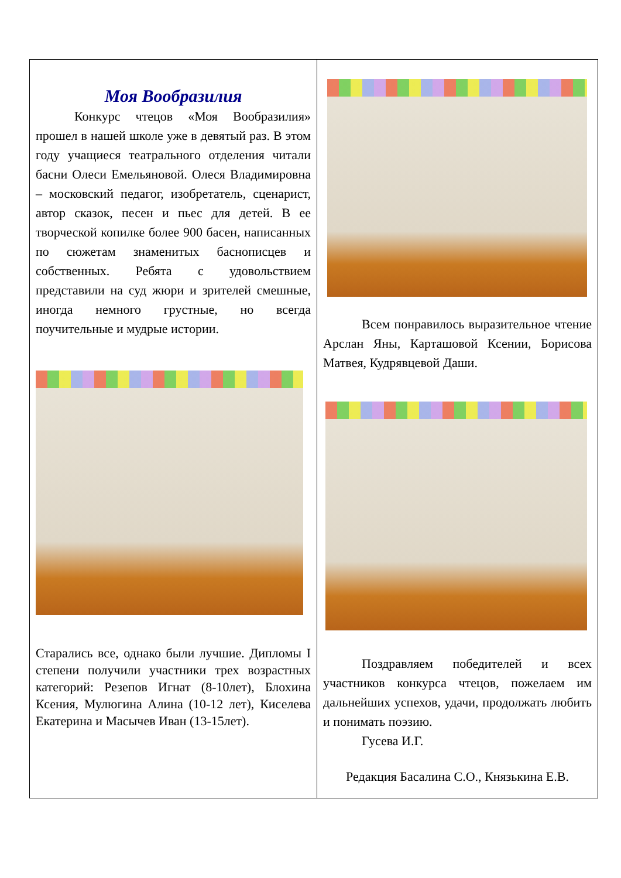Моя Вообразилия
   Конкурс чтецов «Моя Вообразилия» прошел в нашей школе уже в девятый раз. В этом году учащиеся театрального отделения читали басни Олеси Емельяновой. Олеся Владимировна – московский педагог, изобретатель, сценарист, автор сказок, песен и пьес для детей. В ее творческой копилке более 900 басен, написанных по сюжетам знаменитых баснописцев и собственных. Ребята с удовольствием представили на суд жюри и зрителей смешные, иногда немного грустные, но всегда поучительные и мудрые истории.
Старались все, однако были лучшие. Дипломы I степени получили участники трех возрастных категорий: Резепов Игнат (8-10лет), Блохина Ксения, Мулюгина Алина (10-12 лет), Киселева Екатерина и Масычев Иван (13-15лет).
   Всем понравилось выразительное чтение Арслан Яны, Карташовой Ксении, Борисова Матвея, Кудрявцевой Даши.
   Поздравляем победителей и всех участников конкурса чтецов, пожелаем им дальнейших успехов, удачи, продолжать любить и понимать поэзию.
   Гусева И.Г.
Редакция Басалина С.О., Князькина Е.В.